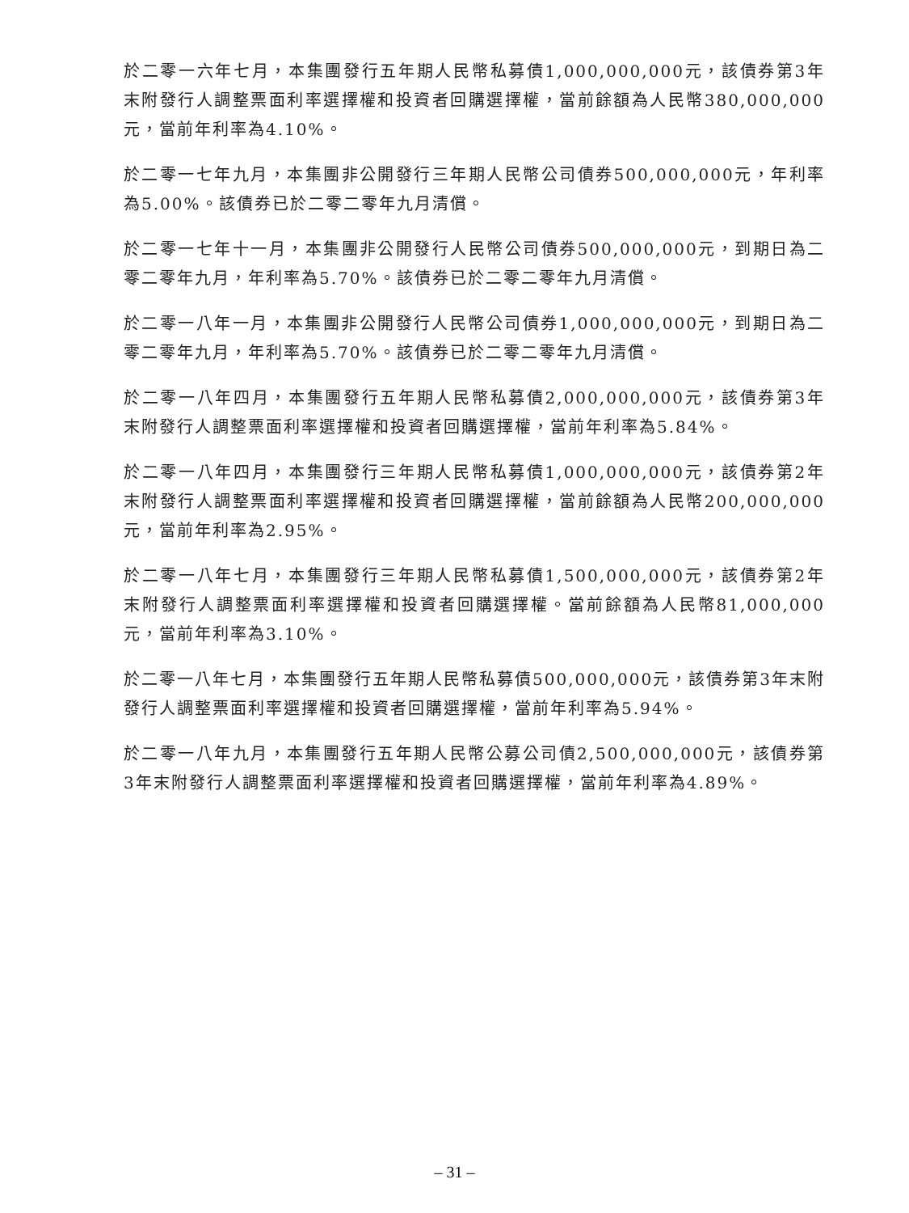於二零一六年七月，本集團發行五年期人民幣私募債1,000,000,000元，該債券第3年末附發行人調整票面利率選擇權和投資者回購選擇權，當前餘額為人民幣380,000,000元，當前年利率為4.10%。
於二零一七年九月，本集團非公開發行三年期人民幣公司債券500,000,000元，年利率為5.00%。該債券已於二零二零年九月清償。
於二零一七年十一月，本集團非公開發行人民幣公司債券500,000,000元，到期日為二零二零年九月，年利率為5.70%。該債券已於二零二零年九月清償。
於二零一八年一月，本集團非公開發行人民幣公司債券1,000,000,000元，到期日為二零二零年九月，年利率為5.70%。該債券已於二零二零年九月清償。
於二零一八年四月，本集團發行五年期人民幣私募債2,000,000,000元，該債券第3年末附發行人調整票面利率選擇權和投資者回購選擇權，當前年利率為5.84%。
於二零一八年四月，本集團發行三年期人民幣私募債1,000,000,000元，該債券第2年末附發行人調整票面利率選擇權和投資者回購選擇權，當前餘額為人民幣200,000,000元，當前年利率為2.95%。
於二零一八年七月，本集團發行三年期人民幣私募債1,500,000,000元，該債券第2年末附發行人調整票面利率選擇權和投資者回購選擇權。當前餘額為人民幣81,000,000元，當前年利率為3.10%。
於二零一八年七月，本集團發行五年期人民幣私募債500,000,000元，該債券第3年末附發行人調整票面利率選擇權和投資者回購選擇權，當前年利率為5.94%。
於二零一八年九月，本集團發行五年期人民幣公募公司債2,500,000,000元，該債券第3年末附發行人調整票面利率選擇權和投資者回購選擇權，當前年利率為4.89%。
– 31 –